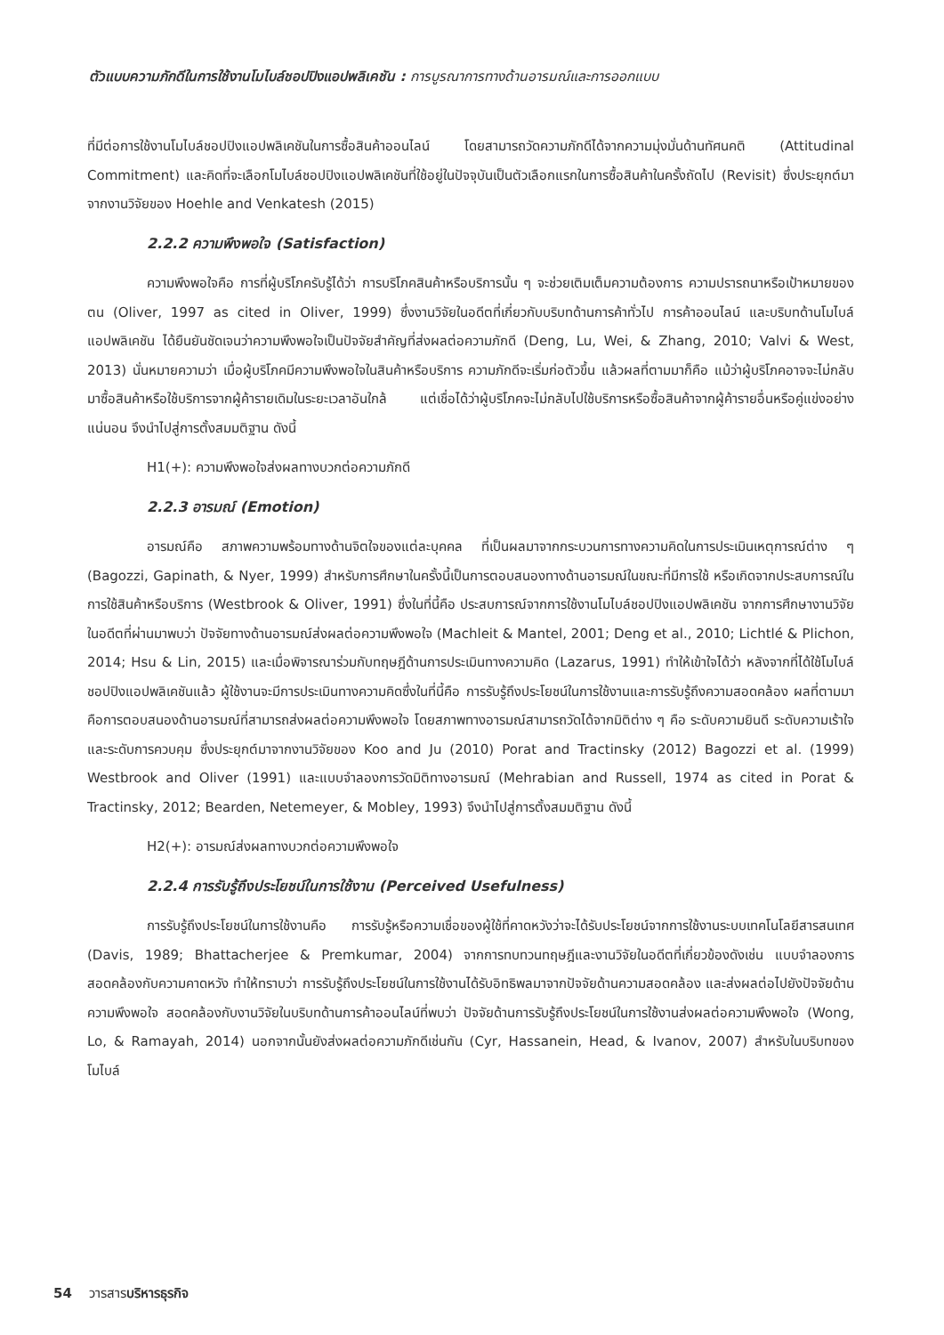ตัวแบบความภักดีในการใช้งานโมไบล์ชอปปิงแอปพลิเคชัน : การบูรณาการทางด้านอารมณ์และการออกแบบ
ที่มีต่อการใช้งานโมไบล์ชอปปิงแอปพลิเคชันในการซื้อสินค้าออนไลน์ โดยสามารถวัดความภักดีได้จากความมุ่งมั่นด้านทัศนคติ (Attitudinal Commitment) และคิดที่จะเลือกโมไบล์ชอปปิงแอปพลิเคชันที่ใช้อยู่ในปัจจุบันเป็นตัวเลือกแรกในการซื้อสินค้าในครั้งถัดไป (Revisit) ซึ่งประยุกต์มาจากงานวิจัยของ Hoehle and Venkatesh (2015)
2.2.2 ความพึงพอใจ (Satisfaction)
ความพึงพอใจคือ การที่ผู้บริโภครับรู้ได้ว่า การบริโภคสินค้าหรือบริการนั้น ๆ จะช่วยเติมเต็มความต้องการ ความปรารถนาหรือเป้าหมายของตน (Oliver, 1997 as cited in Oliver, 1999) ซึ่งงานวิจัยในอดีตที่เกี่ยวกับบริบทด้านการค้าทั่วไป การค้าออนไลน์ และบริบทด้านโมไบล์แอปพลิเคชัน ได้ยืนยันชัดเจนว่าความพึงพอใจเป็นปัจจัยสำคัญที่ส่งผลต่อความภักดี (Deng, Lu, Wei, & Zhang, 2010; Valvi & West, 2013) นั่นหมายความว่า เมื่อผู้บริโภคมีความพึงพอใจในสินค้าหรือบริการ ความภักดีจะเริ่มก่อตัวขึ้น แล้วผลที่ตามมาก็คือ แม้ว่าผู้บริโภคอาจจะไม่กลับมาซื้อสินค้าหรือใช้บริการจากผู้ค้ารายเดิมในระยะเวลาอันใกล้ แต่เชื่อได้ว่าผู้บริโภคจะไม่กลับไปใช้บริการหรือซื้อสินค้าจากผู้ค้ารายอื่นหรือคู่แข่งอย่างแน่นอน จึงนำไปสู่การตั้งสมมติฐาน ดังนี้
H1(+): ความพึงพอใจส่งผลทางบวกต่อความภักดี
2.2.3 อารมณ์ (Emotion)
อารมณ์คือ สภาพความพร้อมทางด้านจิตใจของแต่ละบุคคล ที่เป็นผลมาจากกระบวนการทางความคิดในการประเมินเหตุการณ์ต่าง ๆ (Bagozzi, Gapinath, & Nyer, 1999) สำหรับการศึกษาในครั้งนี้เป็นการตอบสนองทางด้านอารมณ์ในขณะที่มีการใช้ หรือเกิดจากประสบการณ์ในการใช้สินค้าหรือบริการ (Westbrook & Oliver, 1991) ซึ่งในที่นี้คือ ประสบการณ์จากการใช้งานโมไบล์ชอปปิงแอปพลิเคชัน จากการศึกษางานวิจัยในอดีตที่ผ่านมาพบว่า ปัจจัยทางด้านอารมณ์ส่งผลต่อความพึงพอใจ (Machleit & Mantel, 2001; Deng et al., 2010; Lichtlé & Plichon, 2014; Hsu & Lin, 2015) และเมื่อพิจารณาร่วมกับทฤษฎีด้านการประเมินทางความคิด (Lazarus, 1991) ทำให้เข้าใจได้ว่า หลังจากที่ได้ใช้โมไบล์ชอปปิงแอปพลิเคชันแล้ว ผู้ใช้งานจะมีการประเมินทางความคิดซึ่งในที่นี้คือ การรับรู้ถึงประโยชน์ในการใช้งานและการรับรู้ถึงความสอดคล้อง ผลที่ตามมาคือการตอบสนองด้านอารมณ์ที่สามารถส่งผลต่อความพึงพอใจ โดยสภาพทางอารมณ์สามารถวัดได้จากมิติต่าง ๆ คือ ระดับความยินดี ระดับความเร้าใจ และระดับการควบคุม ซึ่งประยุกต์มาจากงานวิจัยของ Koo and Ju (2010) Porat and Tractinsky (2012) Bagozzi et al. (1999) Westbrook and Oliver (1991) และแบบจำลองการวัดมิติทางอารมณ์ (Mehrabian and Russell, 1974 as cited in Porat & Tractinsky, 2012; Bearden, Netemeyer, & Mobley, 1993) จึงนำไปสู่การตั้งสมมติฐาน ดังนี้
H2(+): อารมณ์ส่งผลทางบวกต่อความพึงพอใจ
2.2.4 การรับรู้ถึงประโยชน์ในการใช้งาน (Perceived Usefulness)
การรับรู้ถึงประโยชน์ในการใช้งานคือ การรับรู้หรือความเชื่อของผู้ใช้ที่คาดหวังว่าจะได้รับประโยชน์จากการใช้งานระบบเทคโนโลยีสารสนเทศ (Davis, 1989; Bhattacherjee & Premkumar, 2004) จากการทบทวนทฤษฎีและงานวิจัยในอดีตที่เกี่ยวข้องดังเช่น แบบจำลองการสอดคล้องกับความคาดหวัง ทำให้ทราบว่า การรับรู้ถึงประโยชน์ในการใช้งานได้รับอิทธิพลมาจากปัจจัยด้านความสอดคล้อง และส่งผลต่อไปยังปัจจัยด้านความพึงพอใจ สอดคล้องกับงานวิจัยในบริบทด้านการค้าออนไลน์ที่พบว่า ปัจจัยด้านการรับรู้ถึงประโยชน์ในการใช้งานส่งผลต่อความพึงพอใจ (Wong, Lo, & Ramayah, 2014) นอกจากนั้นยังส่งผลต่อความภักดีเช่นกัน (Cyr, Hassanein, Head, & Ivanov, 2007) สำหรับในบริบทของโมไบล์
54 วารสารบริหารธุรกิจ